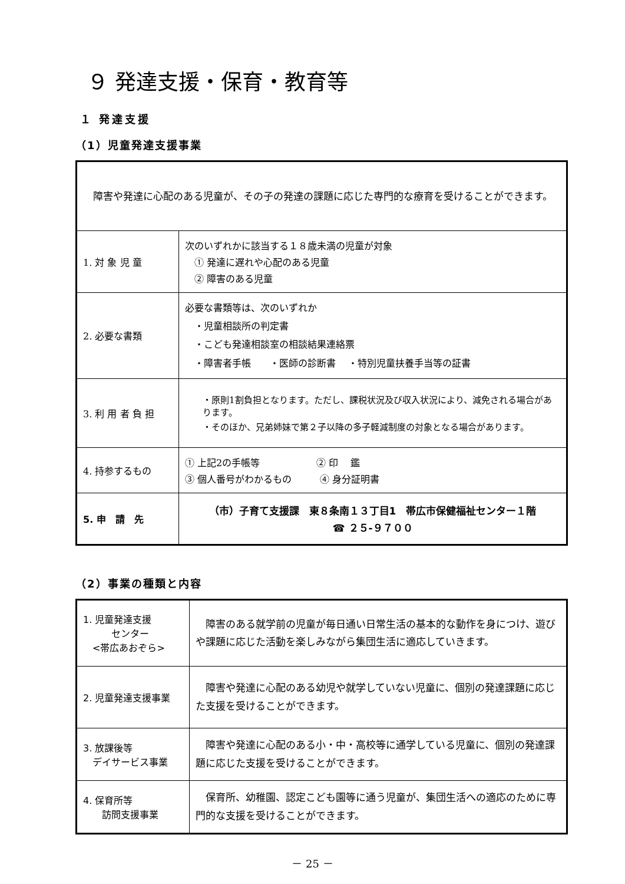９ 発達支援・保育・教育等
１ 発達支援
（1）児童発達支援事業
| 障害や発達に心配のある児童が、その子の発達の課題に応じた専門的な療育を受けることができます。 | |
| 1. 対 象 児 童 | 次のいずれかに該当する１８歳未満の児童が対象 ① 発達に遅れや心配のある児童 ② 障害のある児童 |
| 2. 必要な書類 | 必要な書類等は、次のいずれか ・児童相談所の判定書 ・こども発達相談室の相談結果連絡票 ・障害者手帳 ・医師の診断書 ・特別児童扶養手当等の証書 |
| 3. 利 用 者 負 担 | ・原則1割負担となります。ただし、課税状況及び収入状況により、減免される場合があります。 ・そのほか、兄弟姉妹で第２子以降の多子軽減制度の対象となる場合があります。 |
| 4. 持参するもの | ① 上記2の手帳等 ② 印 鑑 ③ 個人番号がわかるもの ④ 身分証明書 |
| 5. 申 請 先 | （市）子育て支援課 東８条南１３丁目1 帯広市保健福祉センター１階 ☎ ２５-９７００ |
（2）事業の種類と内容
| 1. 児童発達支援 センター <帯広あおぞら> | 障害のある就学前の児童が毎日通い日常生活の基本的な動作を身につけ、遊びや課題に応じた活動を楽しみながら集団生活に適応していきます。 |
| 2. 児童発達支援事業 | 障害や発達に心配のある幼児や就学していない児童に、個別の発達課題に応じた支援を受けることができます。 |
| 3. 放課後等 デイサービス事業 | 障害や発達に心配のある小・中・高校等に通学している児童に、個別の発達課題に応じた支援を受けることができます。 |
| 4. 保育所等 訪問支援事業 | 保育所、幼稚園、認定こども園等に通う児童が、集団生活への適応のために専門的な支援を受けることができます。 |
－ 25 －